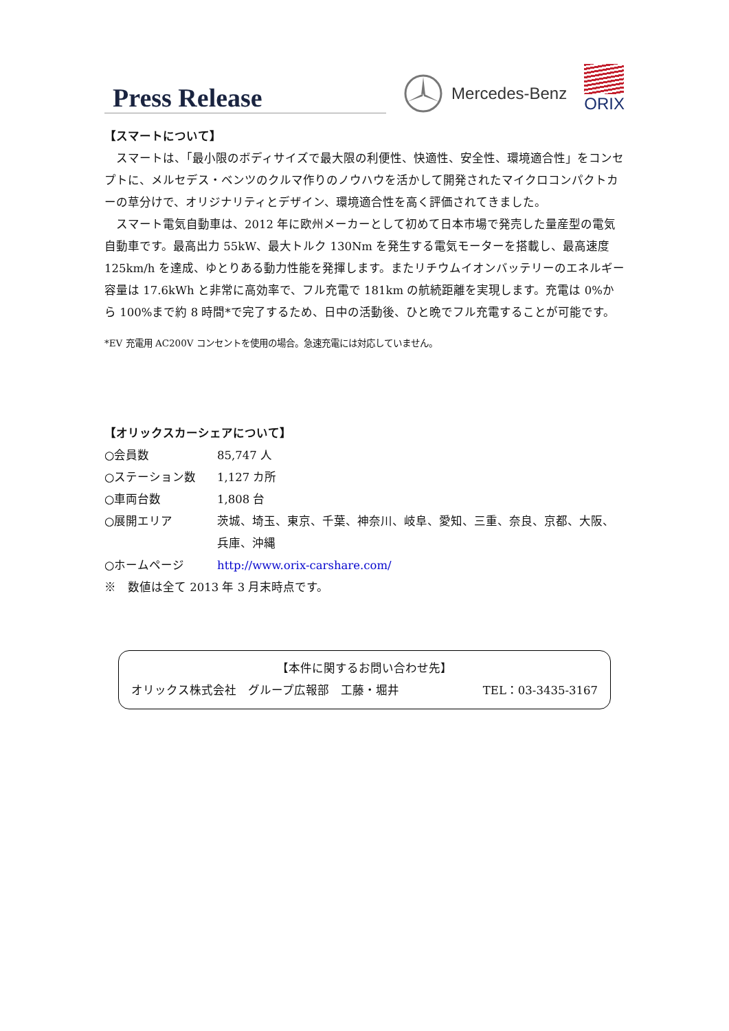Press Release
Mercedes-Benz
ORIX
【スマートについて】
　スマートは、「最小限のボディサイズで最大限の利便性、快適性、安全性、環境適合性」をコンセプトに、メルセデス・ベンツのクルマ作りのノウハウを活かして開発されたマイクロコンパクトカーの草分けで、オリジナリティとデザイン、環境適合性を高く評価されてきました。
　スマート電気自動車は、2012 年に欧州メーカーとして初めて日本市場で発売した量産型の電気自動車です。最高出力 55kW、最大トルク 130Nm を発生する電気モーターを搭載し、最高速度 125km/h を達成、ゆとりある動力性能を発揮します。またリチウムイオンバッテリーのエネルギー容量は 17.6kWh と非常に高効率で、フル充電で 181km の航続距離を実現します。充電は 0%から 100%まで約 8 時間*で完了するため、日中の活動後、ひと晩でフル充電することが可能です。
*EV 充電用 AC200V コンセントを使用の場合。急速充電には対応していません。
【オリックスカーシェアについて】
| ○会員数 | 85,747 人 |
| ○ステーション数 | 1,127 カ所 |
| ○車両台数 | 1,808 台 |
| ○展開エリア | 茨城、埼玉、東京、千葉、神奈川、岐阜、愛知、三重、奈良、京都、大阪、兵庫、沖縄 |
| ○ホームページ | http://www.orix-carshare.com/ |
※　数値は全て 2013 年 3 月末時点です。
【本件に関するお問い合わせ先】
オリックス株式会社　グループ広報部　工藤・堀井 TEL：03-3435-3167